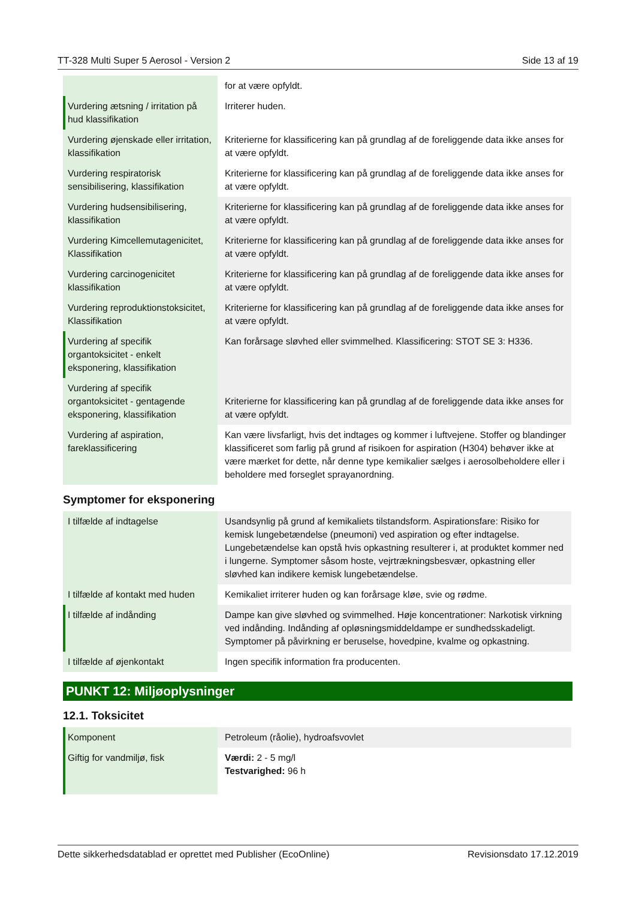TT-328 Multi Super 5 Aerosol - Version 2 Side 13 af 19
| | for at være opfyldt. |
| Vurdering ætsning / irritation på hud klassifikation | Irriterer huden. |
| Vurdering øjenskade eller irritation, klassifikation | Kriterierne for klassificering kan på grundlag af de foreliggende data ikke anses for at være opfyldt. |
| Vurdering respiratorisk sensibilisering, klassifikation | Kriterierne for klassificering kan på grundlag af de foreliggende data ikke anses for at være opfyldt. |
| Vurdering hudsensibilisering, klassifikation | Kriterierne for klassificering kan på grundlag af de foreliggende data ikke anses for at være opfyldt. |
| Vurdering Kimcellemutagenicitet, Klassifikation | Kriterierne for klassificering kan på grundlag af de foreliggende data ikke anses for at være opfyldt. |
| Vurdering carcinogenicitet klassifikation | Kriterierne for klassificering kan på grundlag af de foreliggende data ikke anses for at være opfyldt. |
| Vurdering reproduktionstoksicitet, Klassifikation | Kriterierne for klassificering kan på grundlag af de foreliggende data ikke anses for at være opfyldt. |
| Vurdering af specifik organtoksicitet - enkelt eksponering, klassifikation | Kan forårsage sløvhed eller svimmelhed. Klassificering: STOT SE 3: H336. |
| Vurdering af specifik organtoksicitet - gentagende eksponering, klassifikation | Kriterierne for klassificering kan på grundlag af de foreliggende data ikke anses for at være opfyldt. |
| Vurdering af aspiration, fareklassificering | Kan være livsfarligt, hvis det indtages og kommer i luftvejene. Stoffer og blandinger klassificeret som farlig på grund af risikoen for aspiration (H304) behøver ikke at være mærket for dette, når denne type kemikalier sælges i aerosolbeholdere eller i beholdere med forseglet sprayanordning. |
Symptomer for eksponering
| I tilfælde af indtagelse | Usandsynlig på grund af kemikaliets tilstandsform. Aspirationsfare: Risiko for kemisk lungebetændelse (pneumoni) ved aspiration og efter indtagelse. Lungebetændelse kan opstå hvis opkastning resulterer i, at produktet kommer ned i lungerne. Symptomer såsom hoste, vejrtrækningsbesvær, opkastning eller sløvhed kan indikere kemisk lungebetændelse. |
| I tilfælde af kontakt med huden | Kemikaliet irriterer huden og kan forårsage kløe, svie og rødme. |
| I tilfælde af indånding | Dampe kan give sløvhed og svimmelhed. Høje koncentrationer: Narkotisk virkning ved indånding. Indånding af opløsningsmiddeldampe er sundhedsskadeligt. Symptomer på påvirkning er beruselse, hovedpine, kvalme og opkastning. |
| I tilfælde af øjenkontakt | Ingen specifik information fra producenten. |
PUNKT 12: Miljøoplysninger
12.1. Toksicitet
| Komponent | Petroleum (råolie), hydroafsvovlet |
| Giftig for vandmiljø, fisk | Værdi: 2 - 5 mg/l Testvarighed: 96 h |
Dette sikkerhedsdatablad er oprettet med Publisher (EcoOnline) Revisionsdato 17.12.2019